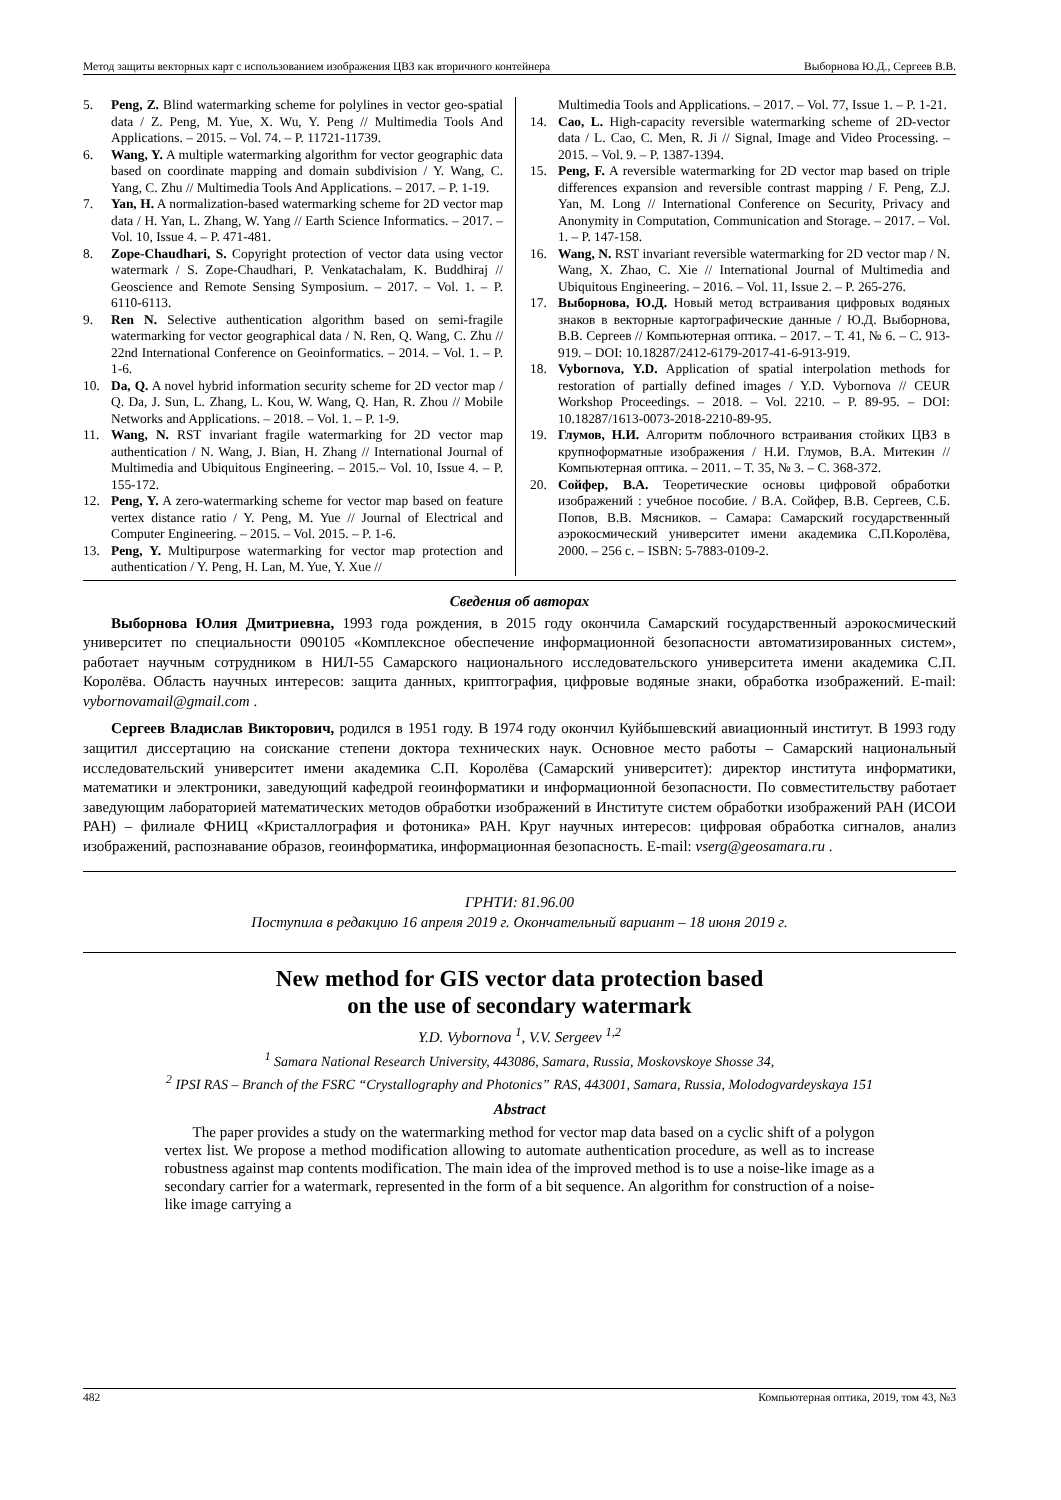Метод защиты векторных карт с использованием изображения ЦВЗ как вторичного контейнера Выборнова Ю.Д., Сергеев В.В.
5. Peng, Z. Blind watermarking scheme for polylines in vector geo-spatial data / Z. Peng, M. Yue, X. Wu, Y. Peng // Multimedia Tools And Applications. – 2015. – Vol. 74. – P. 11721-11739.
6. Wang, Y. A multiple watermarking algorithm for vector geographic data based on coordinate mapping and domain subdivision / Y. Wang, C. Yang, C. Zhu // Multimedia Tools And Applications. – 2017. – P. 1-19.
7. Yan, H. A normalization-based watermarking scheme for 2D vector map data / H. Yan, L. Zhang, W. Yang // Earth Science Informatics. – 2017. – Vol. 10, Issue 4. – P. 471-481.
8. Zope-Chaudhari, S. Copyright protection of vector data using vector watermark / S. Zope-Chaudhari, P. Venkatachalam, K. Buddhiraj // Geoscience and Remote Sensing Symposium. – 2017. – Vol. 1. – P. 6110-6113.
9. Ren N. Selective authentication algorithm based on semi-fragile watermarking for vector geographical data / N. Ren, Q. Wang, C. Zhu // 22nd International Conference on Geoinformatics. – 2014. – Vol. 1. – P. 1-6.
10. Da, Q. A novel hybrid information security scheme for 2D vector map / Q. Da, J. Sun, L. Zhang, L. Kou, W. Wang, Q. Han, R. Zhou // Mobile Networks and Applications. – 2018. – Vol. 1. – P. 1-9.
11. Wang, N. RST invariant fragile watermarking for 2D vector map authentication / N. Wang, J. Bian, H. Zhang // International Journal of Multimedia and Ubiquitous Engineering. – 2015.– Vol. 10, Issue 4. – P. 155-172.
12. Peng, Y. A zero-watermarking scheme for vector map based on feature vertex distance ratio / Y. Peng, M. Yue // Journal of Electrical and Computer Engineering. – 2015. – Vol. 2015. – P. 1-6.
13. Peng, Y. Multipurpose watermarking for vector map protection and authentication / Y. Peng, H. Lan, M. Yue, Y. Xue //
Multimedia Tools and Applications. – 2017. – Vol. 77, Issue 1. – P. 1-21.
14. Cao, L. High-capacity reversible watermarking scheme of 2D-vector data / L. Cao, C. Men, R. Ji // Signal, Image and Video Processing. – 2015. – Vol. 9. – P. 1387-1394.
15. Peng, F. A reversible watermarking for 2D vector map based on triple differences expansion and reversible contrast mapping / F. Peng, Z.J. Yan, M. Long // International Conference on Security, Privacy and Anonymity in Computation, Communication and Storage. – 2017. – Vol. 1. – P. 147-158.
16. Wang, N. RST invariant reversible watermarking for 2D vector map / N. Wang, X. Zhao, C. Xie // International Journal of Multimedia and Ubiquitous Engineering. – 2016. – Vol. 11, Issue 2. – P. 265-276.
17. Выборнова, Ю.Д. Новый метод встраивания цифровых водяных знаков в векторные картографические данные / Ю.Д. Выборнова, В.В. Сергеев // Компьютерная оптика. – 2017. – Т. 41, № 6. – С. 913-919. – DOI: 10.18287/2412-6179-2017-41-6-913-919.
18. Vybornova, Y.D. Application of spatial interpolation methods for restoration of partially defined images / Y.D. Vybornova // CEUR Workshop Proceedings. – 2018. – Vol. 2210. – P. 89-95. – DOI: 10.18287/1613-0073-2018-2210-89-95.
19. Глумов, Н.И. Алгоритм поблочного встраивания стойких ЦВЗ в крупноформатные изображения / Н.И. Глумов, В.А. Митекин // Компьютерная оптика. – 2011. – Т. 35, № 3. – С. 368-372.
20. Сойфер, В.А. Теоретические основы цифровой обработки изображений : учебное пособие. / В.А. Сойфер, В.В. Сергеев, С.Б. Попов, В.В. Мясников. – Самара: Самарский государственный аэрокосмический университет имени академика С.П.Королёва, 2000. – 256 с. – ISBN: 5-7883-0109-2.
Сведения об авторах
Выборнова Юлия Дмитриевна, 1993 года рождения, в 2015 году окончила Самарский государственный аэрокосмический университет по специальности 090105 «Комплексное обеспечение информационной безопасности автоматизированных систем», работает научным сотрудником в НИЛ-55 Самарского национального исследовательского университета имени академика С.П. Королёва. Область научных интересов: защита данных, криптография, цифровые водяные знаки, обработка изображений. E-mail: vybornovamail@gmail.com .
Сергеев Владислав Викторович, родился в 1951 году. В 1974 году окончил Куйбышевский авиационный институт. В 1993 году защитил диссертацию на соискание степени доктора технических наук. Основное место работы – Самарский национальный исследовательский университет имени академика С.П. Королёва (Самарский университет): директор института информатики, математики и электроники, заведующий кафедрой геоинформатики и информационной безопасности. По совместительству работает заведующим лабораторией математических методов обработки изображений в Институте систем обработки изображений РАН (ИСОИ РАН) – филиале ФНИЦ «Кристаллография и фотоника» РАН. Круг научных интересов: цифровая обработка сигналов, анализ изображений, распознавание образов, геоинформатика, информационная безопасность. E-mail: vserg@geosamara.ru .
ГРНТИ: 81.96.00
Поступила в редакцию 16 апреля 2019 г. Окончательный вариант – 18 июня 2019 г.
New method for GIS vector data protection based
on the use of secondary watermark
Y.D. Vybornova <sup>1</sup>, V.V. Sergeev <sup>1,2</sup>
<sup>1</sup> Samara National Research University, 443086, Samara, Russia, Moskovskoye Shosse 34,
<sup>2</sup> IPSI RAS – Branch of the FSRC “Crystallography and Photonics” RAS, 443001, Samara, Russia, Molodogvardeyskaya 151
Abstract
The paper provides a study on the watermarking method for vector map data based on a cyclic shift of a polygon vertex list. We propose a method modification allowing to automate authentication procedure, as well as to increase robustness against map contents modification. The main idea of the improved method is to use a noise-like image as a secondary carrier for a watermark, represented in the form of a bit sequence. An algorithm for construction of a noise-like image carrying a
482 Компьютерная оптика, 2019, том 43, №3